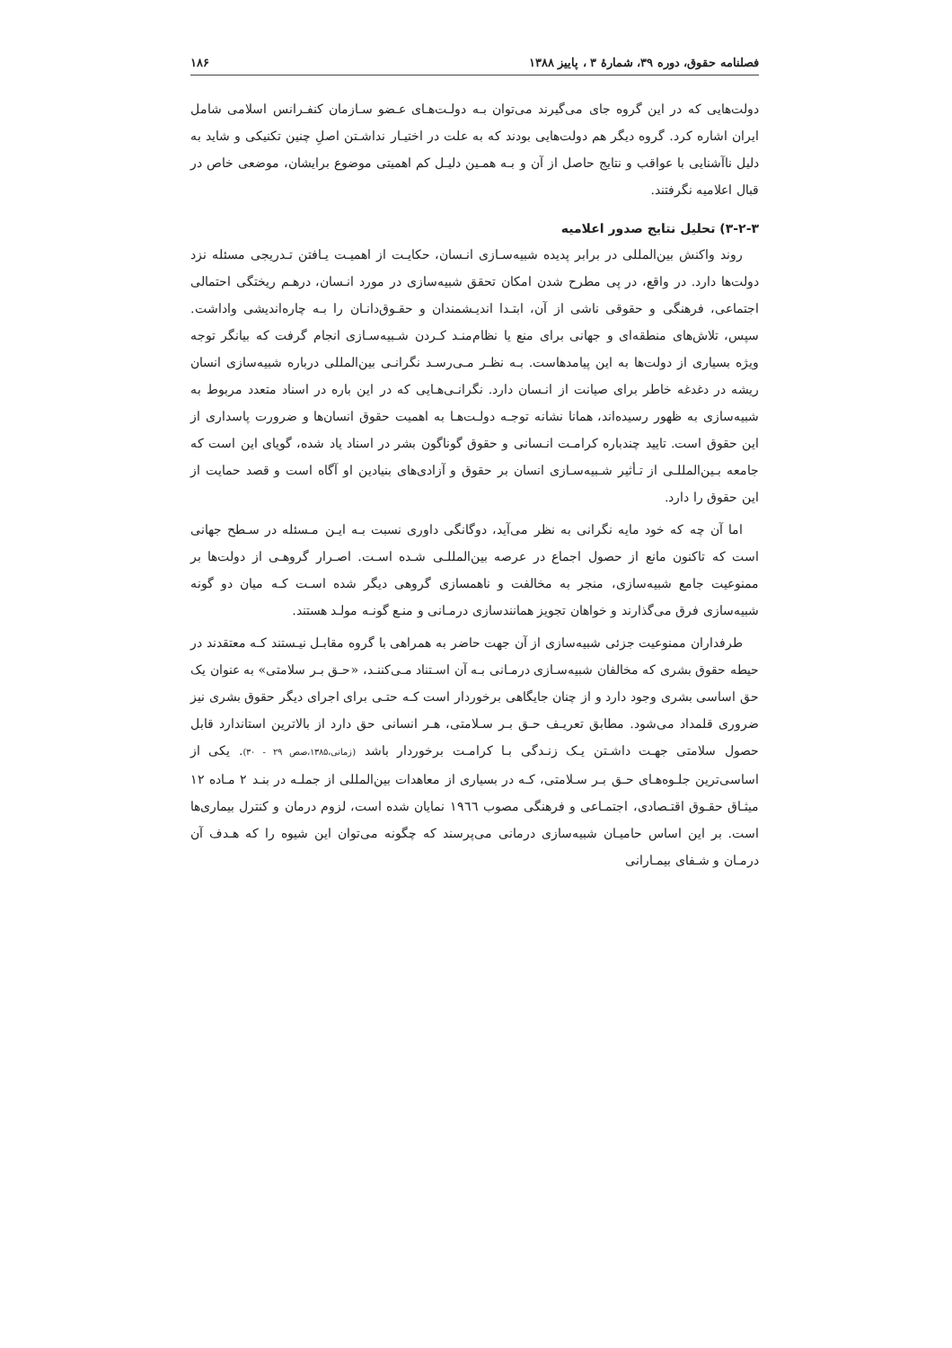فصلنامه حقوق، دوره ۳۹، شمارهٔ ۳ ، پاییز ۱۳۸۸ ۱۸۶
دولت‌هایی که در این گروه جای می‌گیرند می‌توان بـه دولـت‌هـای عـضو سـازمان کنفـرانس اسلامی شامل ایران اشاره کرد. گروه دیگر هم دولت‌هایی بودند که به علت در اختیـار نداشـتن اصلِ چنین تکنیکی و شاید به دلیل ناآشنایی با عواقب و نتایج حاصل از آن و بـه همـین دلیـل کم اهمیتی موضوع برایشان، موضعی خاص در قبال اعلامیه نگرفتند.
۳-۲-۳) تحلیل نتایج صدور اعلامیه
روند واکنش بین‌المللی در برابر پدیده شبیه‌سـازی انـسان، حکایـت از اهمیـت یـافتن تـدریجی مسئله نزد دولت‌ها دارد. در واقع، در پی مطرح شدن امکان تحقق شبیه‌سازی در مورد انـسان، درهـم ریختگی احتمالی اجتماعی، فرهنگی و حقوقی ناشی از آن، ابتـدا اندیـشمندان و حقـوق‌دانـان را بـه چاره‌اندیشی واداشت. سپس، تلاش‌های منطقه‌ای و جهانی برای منع یا نظام‌منـد کـردن شـبیه‌سـازی انجام گرفت که بیانگر توجه ویژه بسیاری از دولت‌ها به این پیامدهاست. بـه نظـر مـی‌رسـد نگرانـی بین‌المللی درباره شبیه‌سازی انسان ریشه در دغدغه خاطر برای صیانت از انـسان دارد. نگرانـی‌هـایی که در این باره در اسناد متعدد مربوط به شبیه‌سازی به ظهور رسیده‌اند، همانا نشانه توجـه دولـت‌هـا به اهمیت حقوق انسان‌ها و ضرورت پاسداری از این حقوق است. تایید چندباره کرامـت انـسانی و حقوق گوناگون بشر در اسناد یاد شده، گویای این است که جامعه بـین‌المللـی از تـأثیر شـبیه‌سـازی انسان بر حقوق و آزادی‌های بنیادین او آگاه است و قصد حمایت از این حقوق را دارد.
اما آن چه که خود مایه نگرانی به نظر می‌آید، دوگانگی داوری نسبت بـه ایـن مـسئله در سـطح جهانی است که تاکنون مانع از حصول اجماع در عرصه بین‌المللـی شـده اسـت. اصـرار گروهـی از دولت‌ها بر ممنوعیت جامع شبیه‌سازی، منجر به مخالفت و ناهمسازی گروهی دیگر شده اسـت کـه میان دو گونه شبیه‌سازی فرق می‌گذارند و خواهان تجویز همانندسازی درمـانی و منـع گونـه مولـد هستند.
طرفداران ممنوعیت جزئی شبیه‌سازی از آن جهت حاضر به همراهی با گروه مقابـل نیـستند کـه معتقدند در حیطه حقوق بشری که مخالفان شبیه‌سـازی درمـانی بـه آن اسـتناد مـی‌کننـد، «حـق بـر سلامتی» به عنوان یک حق اساسی بشری وجود دارد و از چنان جایگاهی برخوردار است کـه حتـی برای اجرای دیگر حقوق بشری نیز ضروری قلمداد می‌شود. مطابق تعریـف حـق بـر سـلامتی، هـر انسانی حق دارد از بالاترین استاندارد قابل حصول سلامتی جهـت داشـتن یـک زنـدگی بـا کرامـت برخوردار باشد (زمانی،۱۳۸۵،صص ۲۹ - ۳۰). یکی از اساسی‌ترین جلـوه‌هـای حـق بـر سـلامتی، کـه در بسیاری از معاهدات بین‌المللی از جملـه در بنـد ۲ مـاده ۱۲ میثـاق حقـوق اقتـصادی، اجتمـاعی و فرهنگی مصوب ١٩٦٦ نمایان شده است، لزوم درمان و کنترل بیماری‌ها است. بر این اساس حامیـان شبیه‌سازی درمانی می‌پرسند که چگونه می‌توان این شیوه را که هـدف آن درمـان و شـفای بیمـارانی